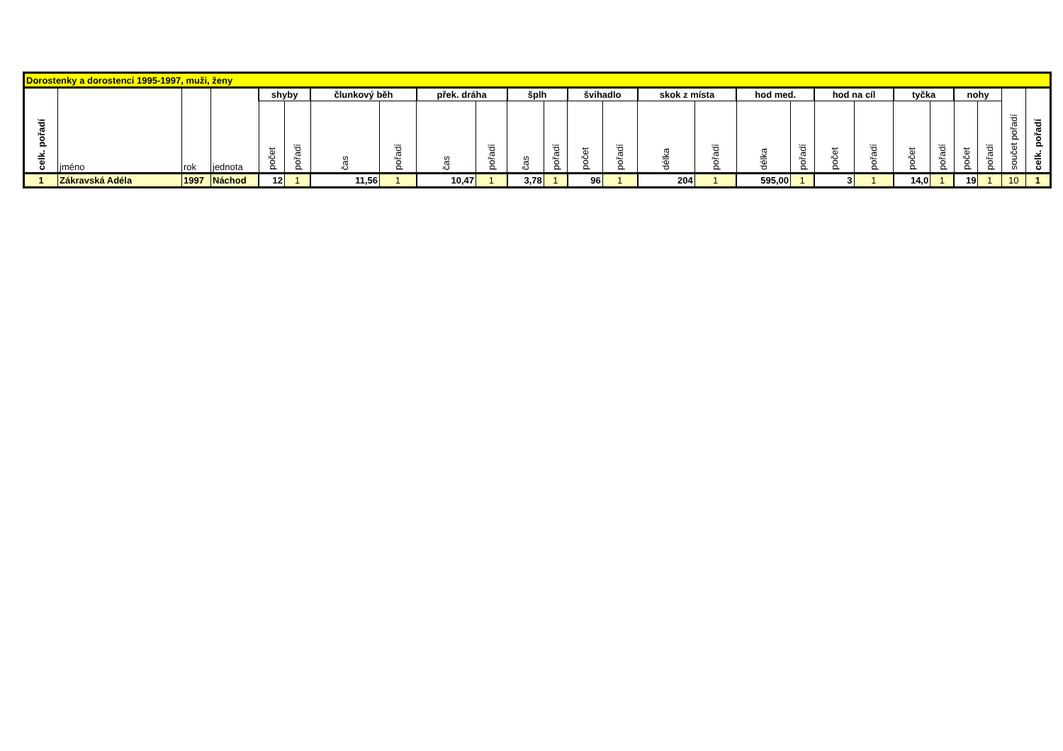| Dorostenky a dorostenci 1995-1997, muži, ženy | | | | | | | | | | | | | | | | | | | | | | | | | |
| --- | --- | --- | --- | --- | --- | --- | --- | --- | --- | --- | --- | --- | --- | --- | --- | --- | --- | --- | --- | --- | --- | --- | --- | --- | --- |
| celk. pořadí | jméno | rok | jednota | shyby | | člunkový běh | | přek. dráha | | šplh | | švihadlo | | skok z místa | | hod med. | | hod na cíl | | tyčka | | nohy | | součet pořadí | celk. pořadí |
| | | | | počet | pořadí | čas | pořadí | čas | pořadí | čas | pořadí | počet | pořadí | délka | pořadí | délka | pořadí | počet | pořadí | počet | pořadí | počet | pořadí | | |
| 1 | Zákravská Adéla | 1997 | Náchod | 12 | 1 | 11,56 | 1 | 10,47 | 1 | 3,78 | 1 | 96 | 1 | 204 | 1 | 595,00 | 1 | 3 | 1 | 14,0 | 1 | 19 | 1 | 10 | 1 |